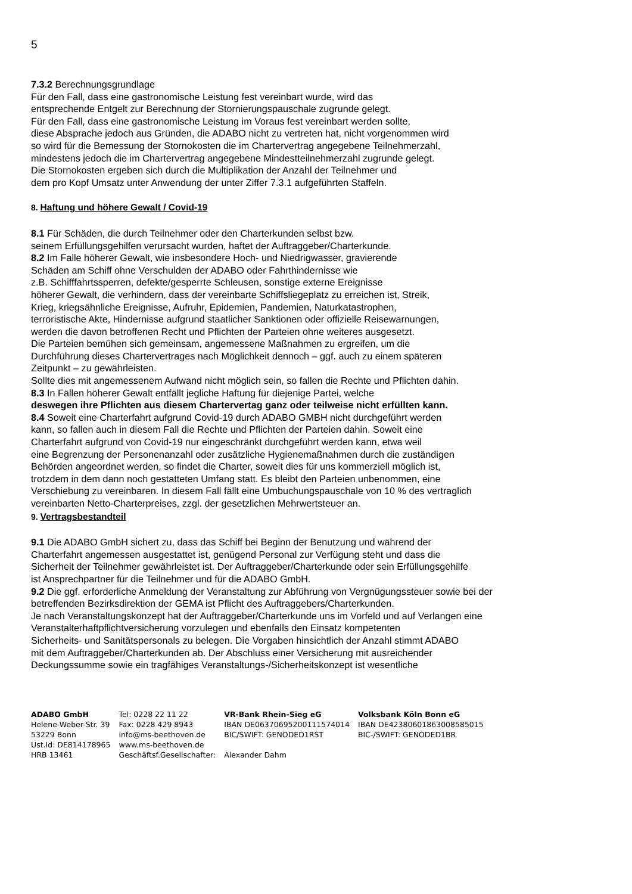5
7.3.2 Berechnungsgrundlage
Für den Fall, dass eine gastronomische Leistung fest vereinbart wurde, wird das
entsprechende Entgelt zur Berechnung der Stornierungspauschale zugrunde gelegt.
Für den Fall, dass eine gastronomische Leistung im Voraus fest vereinbart werden sollte,
diese Absprache jedoch aus Gründen, die ADABO nicht zu vertreten hat, nicht vorgenommen wird
so wird für die Bemessung der Stornokosten die im Chartervertrag angegebene Teilnehmerzahl,
mindestens jedoch die im Chartervertrag angegebene Mindestteilnehmerzahl zugrunde gelegt.
Die Stornokosten ergeben sich durch die Multiplikation der Anzahl der Teilnehmer und
dem pro Kopf Umsatz unter Anwendung der unter Ziffer 7.3.1 aufgeführten Staffeln.
8. Haftung und höhere Gewalt / Covid-19
8.1 Für Schäden, die durch Teilnehmer oder den Charterkunden selbst bzw.
seinem Erfüllungsgehilfen verursacht wurden, haftet der Auftraggeber/Charterkunde.
8.2 Im Falle höherer Gewalt, wie insbesondere Hoch- und Niedrigwasser, gravierende
Schäden am Schiff ohne Verschulden der ADABO oder Fahrthindernisse wie
z.B. Schifffahrtssperren, defekte/gesperrte Schleusen, sonstige externe Ereignisse
höherer Gewalt, die verhindern, dass der vereinbarte Schiffsliegeplatz zu erreichen ist, Streik,
Krieg, kriegsähnliche Ereignisse, Aufruhr, Epidemien, Pandemien, Naturkatastrophen,
terroristische Akte, Hindernisse aufgrund staatlicher Sanktionen oder offizielle Reisewarnungen,
werden die davon betroffenen Recht und Pflichten der Parteien ohne weiteres ausgesetzt.
Die Parteien bemühen sich gemeinsam, angemessene Maßnahmen zu ergreifen, um die
Durchführung dieses Chartervertrages nach Möglichkeit dennoch – ggf. auch zu einem späteren
Zeitpunkt – zu gewährleisten.
Sollte dies mit angemessenem Aufwand nicht möglich sein, so fallen die Rechte und Pflichten dahin.
8.3 In Fällen höherer Gewalt entfällt jegliche Haftung für diejenige Partei, welche
deswegen ihre Pflichten aus diesem Chartervertag ganz oder teilweise nicht erfüllten kann.
8.4 Soweit eine Charterfahrt aufgrund Covid-19 durch ADABO GMBH nicht durchgeführt werden
kann, so fallen auch in diesem Fall die Rechte und Pflichten der Parteien dahin. Soweit eine
Charterfahrt aufgrund von Covid-19 nur eingeschränkt durchgeführt werden kann, etwa weil
eine Begrenzung der Personenanzahl oder zusätzliche Hygienemaßnahmen durch die zuständigen
Behörden angeordnet werden, so findet die Charter, soweit dies für uns kommerziell möglich ist,
trotzdem in dem dann noch gestatteten Umfang statt. Es bleibt den Parteien unbenommen, eine
Verschiebung zu vereinbaren. In diesem Fall fällt eine Umbuchungspauschale von 10 % des vertraglich
vereinbarten Netto-Charterpreises, zzgl. der gesetzlichen Mehrwertsteuer an.
9. Vertragsbestandteil
9.1 Die ADABO GmbH sichert zu, dass das Schiff bei Beginn der Benutzung und während der
Charterfahrt angemessen ausgestattet ist, genügend Personal zur Verfügung steht und dass die
Sicherheit der Teilnehmer gewährleistet ist. Der Auftraggeber/Charterkunde oder sein Erfüllungsgehilfe
ist Ansprechpartner für die Teilnehmer und für die ADABO GmbH.
9.2 Die ggf. erforderliche Anmeldung der Veranstaltung zur Abführung von Vergnügungssteuer sowie bei der
betreffenden Bezirksdirektion der GEMA ist Pflicht des Auftraggebers/Charterkunden.
Je nach Veranstaltungskonzept hat der Auftraggeber/Charterkunde uns im Vorfeld und auf Verlangen eine
Veranstalterhaftpflichtversicherung vorzulegen und ebenfalls den Einsatz kompetenten
Sicherheits- und Sanitätspersonals zu belegen. Die Vorgaben hinsichtlich der Anzahl stimmt ADABO
mit dem Auftraggeber/Charterkunden ab. Der Abschluss einer Versicherung mit ausreichender
Deckungssumme sowie ein tragfähiges Veranstaltungs-/Sicherheitskonzept ist wesentliche
ADABO GmbH
Helene-Weber-Str. 39
53229 Bonn
Ust.Id: DE814178965
HRB 13461
Tel: 0228 22 11 22
Fax: 0228 429 8943
info@ms-beethoven.de
www.ms-beethoven.de
Geschäftsf.Gesellschafter:
VR-Bank Rhein-Sieg eG
IBAN DE06370695200111574014
BIC/SWIFT: GENODED1RST
Alexander Dahm
Volksbank Köln Bonn eG
IBAN DE42380601863008585015
BIC-/SWIFT: GENODED1BR